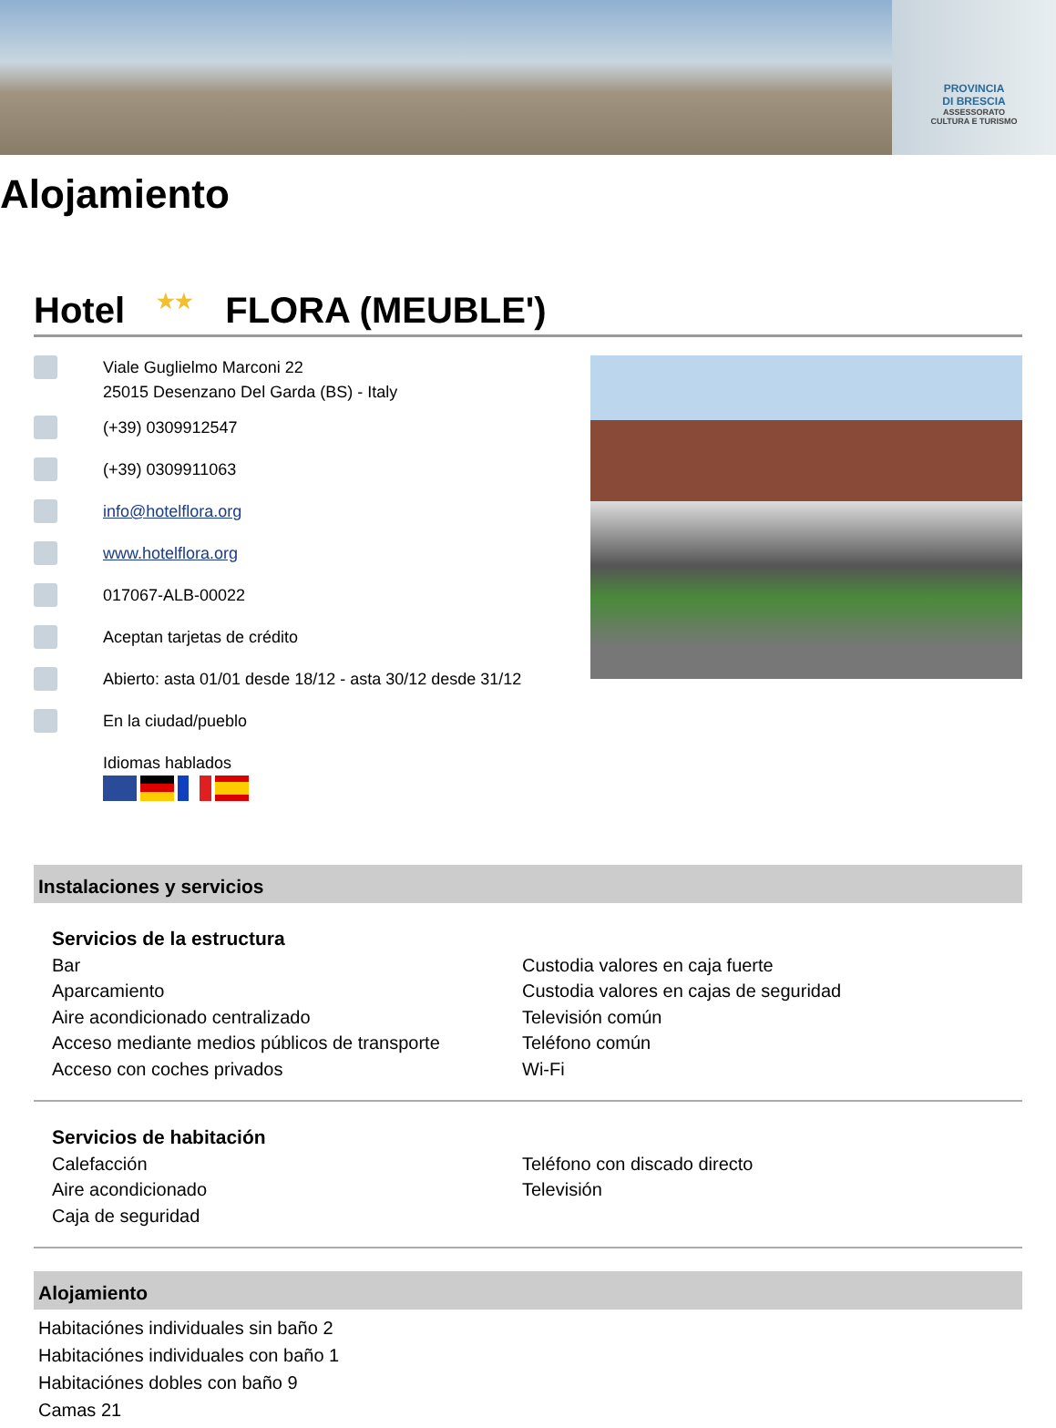PROVINCIA
DI BRESCIA
ASSESSORATO
CULTURA E TURISMO
Alojamiento
Hotel ★★ FLORA (MEUBLE')
Viale Guglielmo Marconi 22
25015 Desenzano Del Garda (BS) - Italy
(+39) 0309912547
(+39) 0309911063
info@hotelflora.org
www.hotelflora.org
017067-ALB-00022
Aceptan tarjetas de crédito
Abierto: asta 01/01 desde 18/12 - asta 30/12 desde 31/12
En la ciudad/pueblo
Idiomas hablados
Instalaciones y servicios
Servicios de la estructura
Bar
Aparcamiento
Aire acondicionado centralizado
Acceso mediante medios públicos de transporte
Acceso con coches privados
Custodia valores en caja fuerte
Custodia valores en cajas de seguridad
Televisión común
Teléfono común
Wi-Fi
Servicios de habitación
Calefacción
Aire acondicionado
Caja de seguridad
Teléfono con discado directo
Televisión
Alojamiento
Habitaciónes individuales sin baño 2
Habitaciónes individuales con baño 1
Habitaciónes dobles con baño 9
Camas 21